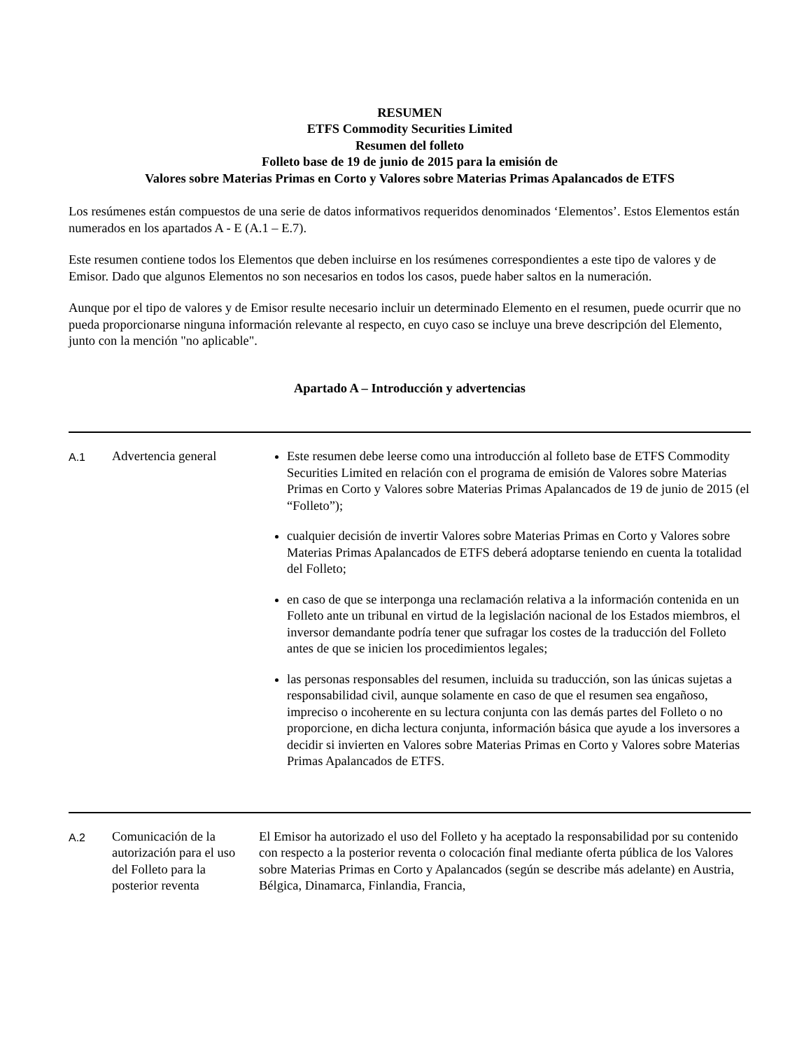RESUMEN
ETFS Commodity Securities Limited
Resumen del folleto
Folleto base de 19 de junio de 2015 para la emisión de
Valores sobre Materias Primas en Corto y Valores sobre Materias Primas Apalancados de ETFS
Los resúmenes están compuestos de una serie de datos informativos requeridos denominados ‘Elementos’. Estos Elementos están numerados en los apartados A - E (A.1 – E.7).
Este resumen contiene todos los Elementos que deben incluirse en los resúmenes correspondientes a este tipo de valores y de Emisor. Dado que algunos Elementos no son necesarios en todos los casos, puede haber saltos en la numeración.
Aunque por el tipo de valores y de Emisor resulte necesario incluir un determinado Elemento en el resumen, puede ocurrir que no pueda proporcionarse ninguna información relevante al respecto, en cuyo caso se incluye una breve descripción del Elemento, junto con la mención "no aplicable".
Apartado A – Introducción y advertencias
| A.1 | Advertencia general | Este resumen debe leerse como una introducción al folleto base de ETFS Commodity Securities Limited en relación con el programa de emisión de Valores sobre Materias Primas en Corto y Valores sobre Materias Primas Apalancados de 19 de junio de 2015 (el “Folleto”); cualquier decisión de invertir Valores sobre Materias Primas en Corto y Valores sobre Materias Primas Apalancados de ETFS deberá adoptarse teniendo en cuenta la totalidad del Folleto; en caso de que se interponga una reclamación relativa a la información contenida en un Folleto ante un tribunal en virtud de la legislación nacional de los Estados miembros, el inversor demandante podría tener que sufragar los costes de la traducción del Folleto antes de que se inicien los procedimientos legales; las personas responsables del resumen, incluida su traducción, son las únicas sujetas a responsabilidad civil, aunque solamente en caso de que el resumen sea engañoso, impreciso o incoherente en su lectura conjunta con las demás partes del Folleto o no proporcione, en dicha lectura conjunta, información básica que ayude a los inversores a decidir si invierten en Valores sobre Materias Primas en Corto y Valores sobre Materias Primas Apalancados de ETFS. |
| A.2 | Comunicación de la autorización para el uso del Folleto para la posterior reventa | El Emisor ha autorizado el uso del Folleto y ha aceptado la responsabilidad por su contenido con respecto a la posterior reventa o colocación final mediante oferta pública de los Valores sobre Materias Primas en Corto y Apalancados (según se describe más adelante) en Austria, Bélgica, Dinamarca, Finlandia, Francia, |